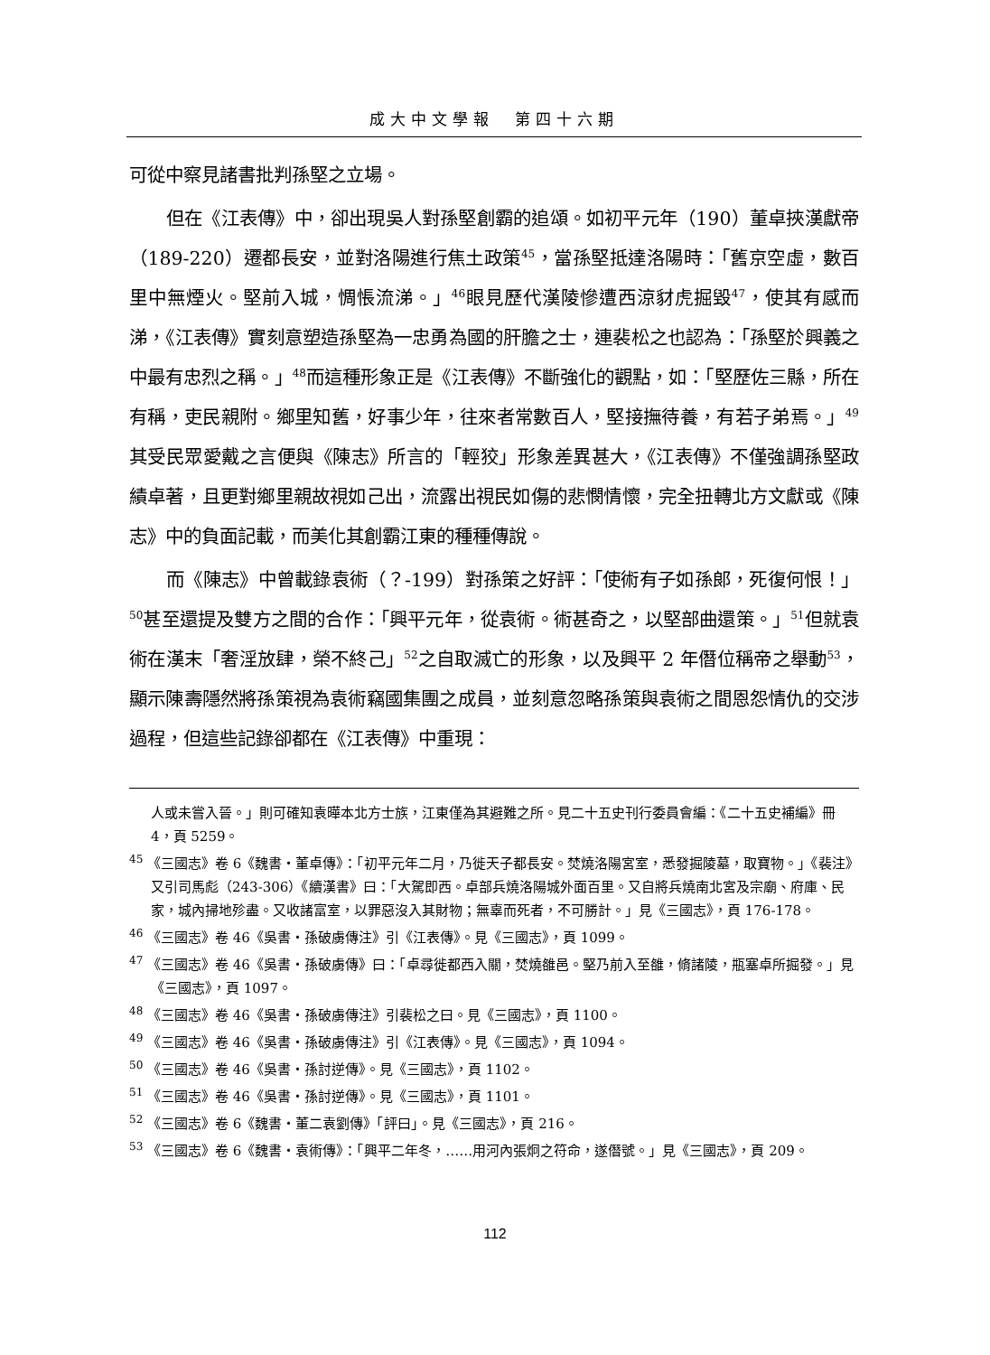成大中文學報　第四十六期
可從中察見諸書批判孫堅之立場。
但在《江表傳》中，卻出現吳人對孫堅創霸的追頌。如初平元年（190）董卓挾漢獻帝（189-220）遷都長安，並對洛陽進行焦土政策<sup>45</sup>，當孫堅抵達洛陽時：「舊京空虛，數百里中無煙火。堅前入城，惆悵流涕。」<sup>46</sup>眼見歷代漢陵慘遭西涼豺虎掘毀<sup>47</sup>，使其有感而涕，《江表傳》實刻意塑造孫堅為一忠勇為國的肝膽之士，連裴松之也認為：「孫堅於興義之中最有忠烈之稱。」<sup>48</sup>而這種形象正是《江表傳》不斷強化的觀點，如：「堅歷佐三縣，所在有稱，吏民親附。鄉里知舊，好事少年，往來者常數百人，堅接撫待養，有若子弟焉。」<sup>49</sup>其受民眾愛戴之言便與《陳志》所言的「輕狡」形象差異甚大，《江表傳》不僅強調孫堅政績卓著，且更對鄉里親故視如己出，流露出視民如傷的悲憫情懷，完全扭轉北方文獻或《陳志》中的負面記載，而美化其創霸江東的種種傳說。
而《陳志》中曾載錄袁術（？-199）對孫策之好評：「使術有子如孫郎，死復何恨！」<sup>50</sup>甚至還提及雙方之間的合作：「興平元年，從袁術。術甚奇之，以堅部曲還策。」<sup>51</sup>但就袁術在漢末「奢淫放肆，榮不終己」<sup>52</sup>之自取滅亡的形象，以及興平 2 年僭位稱帝之舉動<sup>53</sup>，顯示陳壽隱然將孫策視為袁術竊國集團之成員，並刻意忽略孫策與袁術之間恩怨情仇的交涉過程，但這些記錄卻都在《江表傳》中重現：
人或未嘗入晉。」則可確知袁曄本北方士族，江東僅為其避難之所。見二十五史刊行委員會編：《二十五史補編》冊 4，頁 5259。
<sup>45</sup> 《三國志》卷 6《魏書‧董卓傳》：「初平元年二月，乃徙天子都長安。焚燒洛陽宮室，悉發掘陵墓，取寶物。」《裴注》又引司馬彪（243-306）《續漢書》曰：「大駕即西。卓部兵燒洛陽城外面百里。又自將兵燒南北宮及宗廟、府庫、民家，城內掃地殄盡。又收諸富室，以罪惡沒入其財物；無辜而死者，不可勝計。」見《三國志》，頁 176-178。
<sup>46</sup> 《三國志》卷 46《吳書‧孫破虜傳注》引《江表傳》。見《三國志》，頁 1099。
<sup>47</sup> 《三國志》卷 46《吳書‧孫破虜傳》曰：「卓尋徙都西入關，焚燒雒邑。堅乃前入至雒，脩諸陵，瓶塞卓所掘發。」見《三國志》，頁 1097。
<sup>48</sup> 《三國志》卷 46《吳書‧孫破虜傳注》引裴松之曰。見《三國志》，頁 1100。
<sup>49</sup> 《三國志》卷 46《吳書‧孫破虜傳注》引《江表傳》。見《三國志》，頁 1094。
<sup>50</sup> 《三國志》卷 46《吳書‧孫討逆傳》。見《三國志》，頁 1102。
<sup>51</sup> 《三國志》卷 46《吳書‧孫討逆傳》。見《三國志》，頁 1101。
<sup>52</sup> 《三國志》卷 6《魏書‧董二袁劉傳》「評曰」。見《三國志》，頁 216。
<sup>53</sup> 《三國志》卷 6《魏書‧袁術傳》：「興平二年冬，……用河內張炯之符命，遂僭號。」見《三國志》，頁 209。
112